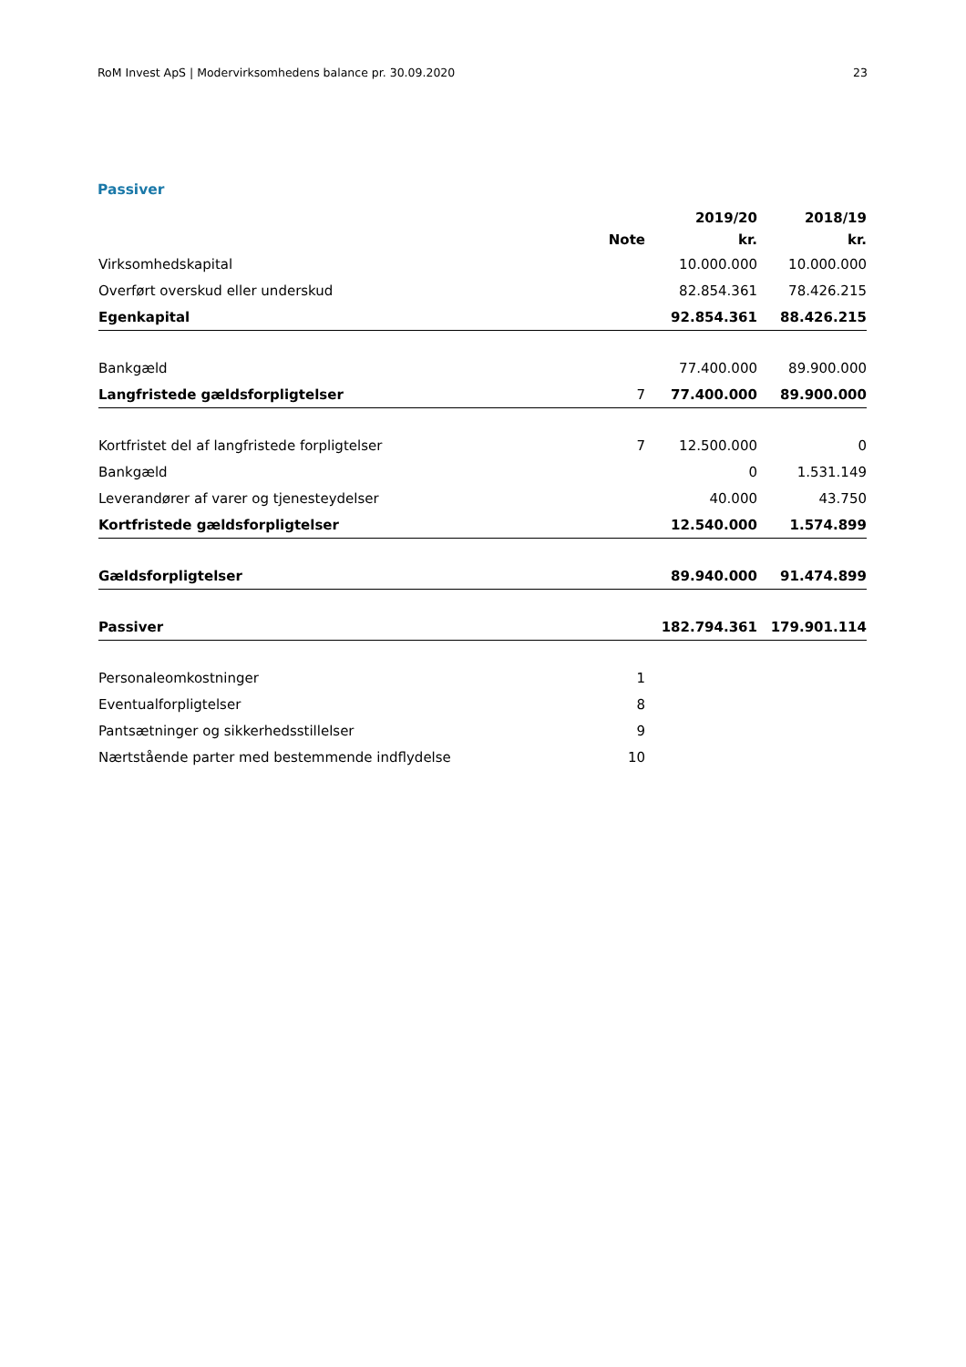RoM Invest ApS | Modervirksomhedens balance pr. 30.09.2020 23
Passiver
| | | 2019/20 | 2018/19 |
| --- | --- | --- | --- |
| | Note | kr. | kr. |
| Virksomhedskapital | | 10.000.000 | 10.000.000 |
| Overført overskud eller underskud | | 82.854.361 | 78.426.215 |
| Egenkapital | | 92.854.361 | 88.426.215 |
| Bankgæld | | 77.400.000 | 89.900.000 |
| Langfristede gældsforpligtelser | 7 | 77.400.000 | 89.900.000 |
| Kortfristet del af langfristede forpligtelser | 7 | 12.500.000 | 0 |
| Bankgæld | | 0 | 1.531.149 |
| Leverandører af varer og tjenesteydelser | | 40.000 | 43.750 |
| Kortfristede gældsforpligtelser | | 12.540.000 | 1.574.899 |
| Gældsforpligtelser | | 89.940.000 | 91.474.899 |
| Passiver | | 182.794.361 | 179.901.114 |
| Personaleomkostninger | 1 | | |
| Eventualforpligtelser | 8 | | |
| Pantsætninger og sikkerhedsstillelser | 9 | | |
| Nærtstående parter med bestemmende indflydelse | 10 | | |